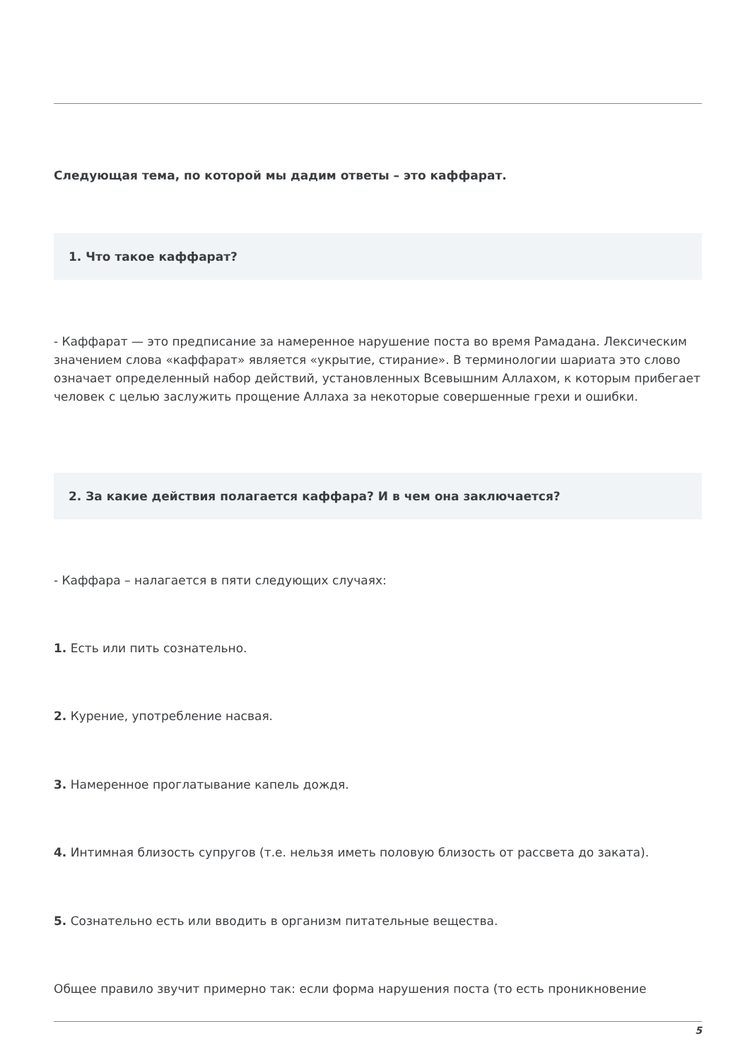Следующая тема, по которой мы дадим ответы – это каффарат.
1. Что такое каффарат?
- Каффарат — это предписание за намеренное нарушение поста во время Рамадана. Лексическим значением слова «каффарат» является «укрытие, стирание». В терминологии шариата это слово означает определенный набор действий, установленных Всевышним Аллахом, к которым прибегает человек с целью заслужить прощение Аллаха за некоторые совершенные грехи и ошибки.
2. За какие действия полагается каффара? И в чем она заключается?
- Каффара – налагается в пяти следующих случаях:
1. Есть или пить сознательно.
2. Курение, употребление насвая.
3. Намеренное проглатывание капель дождя.
4. Интимная близость супругов (т.е. нельзя иметь половую близость от рассвета до заката).
5. Сознательно есть или вводить в организм питательные вещества.
Общее правило звучит примерно так: если форма нарушения поста (то есть проникновение
5